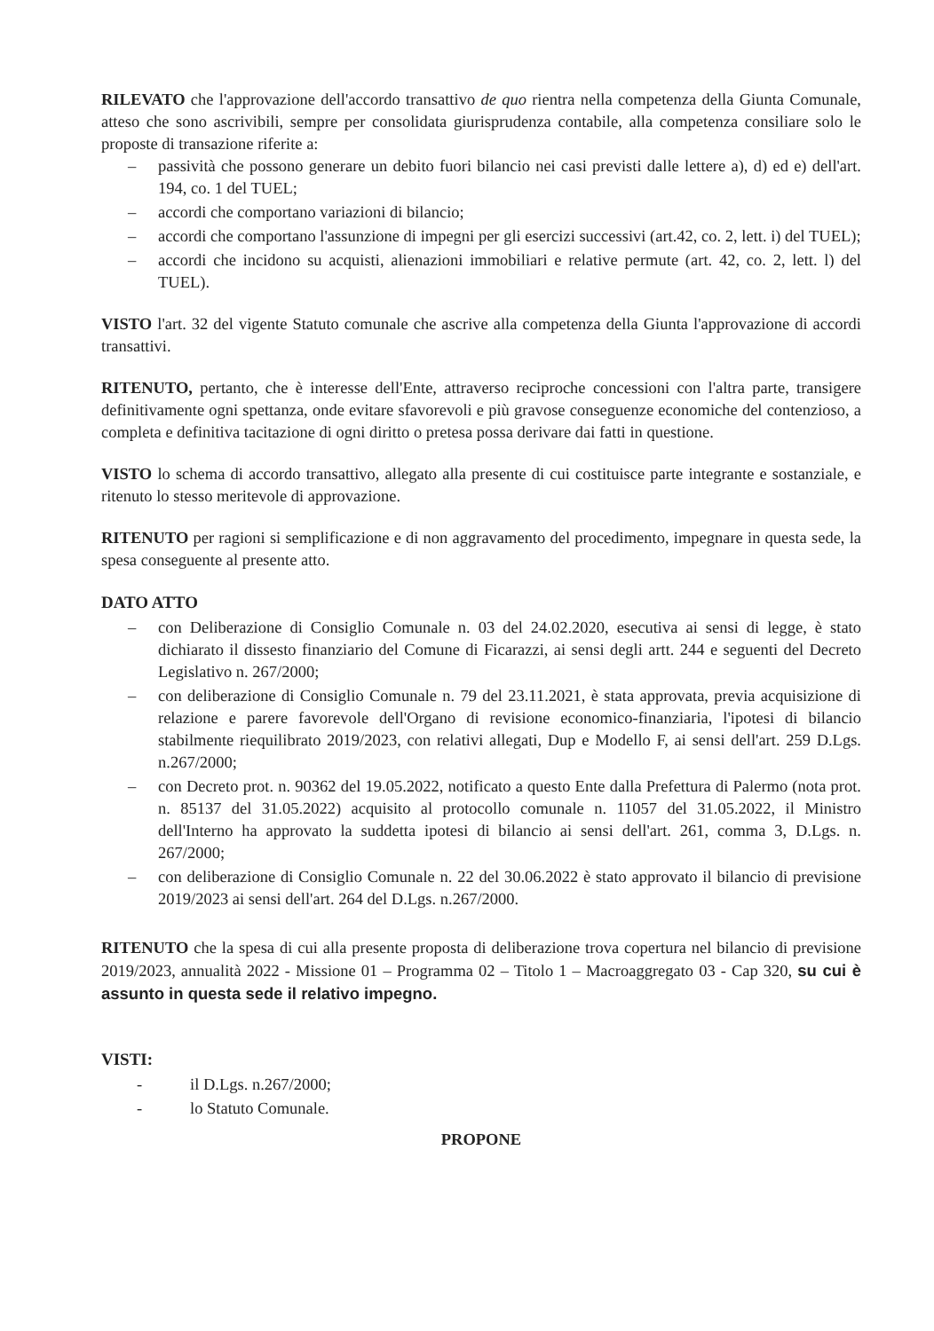RILEVATO che l'approvazione dell'accordo transattivo de quo rientra nella competenza della Giunta Comunale, atteso che sono ascrivibili, sempre per consolidata giurisprudenza contabile, alla competenza consiliare solo le proposte di transazione riferite a:
– passività che possono generare un debito fuori bilancio nei casi previsti dalle lettere a), d) ed e) dell'art. 194, co. 1 del TUEL;
– accordi che comportano variazioni di bilancio;
– accordi che comportano l'assunzione di impegni per gli esercizi successivi (art.42, co. 2, lett. i) del TUEL);
– accordi che incidono su acquisti, alienazioni immobiliari e relative permute (art. 42, co. 2, lett. l) del TUEL).
VISTO l'art. 32 del vigente Statuto comunale che ascrive alla competenza della Giunta l'approvazione di accordi transattivi.
RITENUTO, pertanto, che è interesse dell'Ente, attraverso reciproche concessioni con l'altra parte, transigere definitivamente ogni spettanza, onde evitare sfavorevoli e più gravose conseguenze economiche del contenzioso, a completa e definitiva tacitazione di ogni diritto o pretesa possa derivare dai fatti in questione.
VISTO lo schema di accordo transattivo, allegato alla presente di cui costituisce parte integrante e sostanziale, e ritenuto lo stesso meritevole di approvazione.
RITENUTO per ragioni si semplificazione e di non aggravamento del procedimento, impegnare in questa sede, la spesa conseguente al presente atto.
DATO ATTO
– con Deliberazione di Consiglio Comunale n. 03 del 24.02.2020, esecutiva ai sensi di legge, è stato dichiarato il dissesto finanziario del Comune di Ficarazzi, ai sensi degli artt. 244 e seguenti del Decreto Legislativo n. 267/2000;
– con deliberazione di Consiglio Comunale n. 79 del 23.11.2021, è stata approvata, previa acquisizione di relazione e parere favorevole dell'Organo di revisione economico-finanziaria, l'ipotesi di bilancio stabilmente riequilibrato 2019/2023, con relativi allegati, Dup e Modello F, ai sensi dell'art. 259 D.Lgs. n.267/2000;
– con Decreto prot. n. 90362 del 19.05.2022, notificato a questo Ente dalla Prefettura di Palermo (nota prot. n. 85137 del 31.05.2022) acquisito al protocollo comunale n. 11057 del 31.05.2022, il Ministro dell'Interno ha approvato la suddetta ipotesi di bilancio ai sensi dell'art. 261, comma 3, D.Lgs. n. 267/2000;
– con deliberazione di Consiglio Comunale n. 22 del 30.06.2022 è stato approvato il bilancio di previsione 2019/2023 ai sensi dell'art. 264 del D.Lgs. n.267/2000.
RITENUTO che la spesa di cui alla presente proposta di deliberazione trova copertura nel bilancio di previsione 2019/2023, annualità 2022 - Missione 01 – Programma 02 – Titolo 1 – Macroaggregato 03 - Cap 320, su cui è assunto in questa sede il relativo impegno.
VISTI:
- il D.Lgs. n.267/2000;
- lo Statuto Comunale.
PROPONE